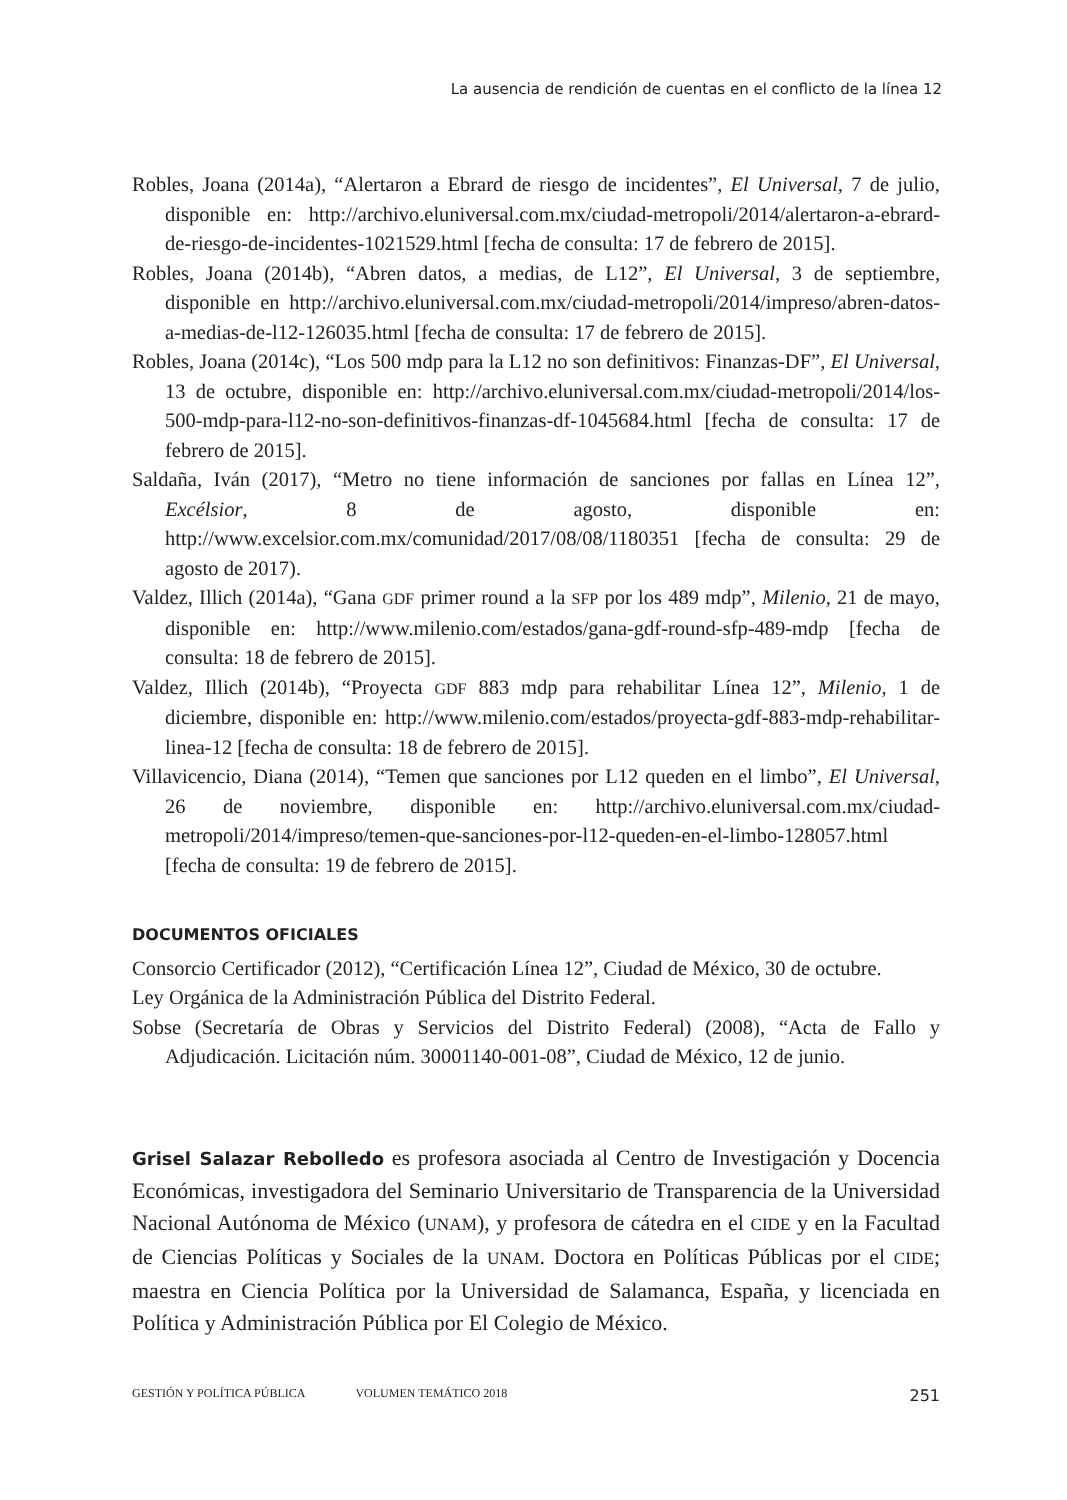La ausencia de rendición de cuentas en el conflicto de la línea 12
Robles, Joana (2014a), “Alertaron a Ebrard de riesgo de incidentes”, El Universal, 7 de julio, disponible en: http://archivo.eluniversal.com.mx/ciudad-metropoli/2014/alertaron-a-ebrard-de-riesgo-de-incidentes-1021529.html [fecha de consulta: 17 de febrero de 2015].
Robles, Joana (2014b), “Abren datos, a medias, de L12”, El Universal, 3 de septiembre, disponible en http://archivo.eluniversal.com.mx/ciudad-metropoli/2014/impreso/abren-datos-a-medias-de-l12-126035.html [fecha de consulta: 17 de febrero de 2015].
Robles, Joana (2014c), “Los 500 mdp para la L12 no son definitivos: Finanzas-DF”, El Universal, 13 de octubre, disponible en: http://archivo.eluniversal.com.mx/ciudad-metropoli/2014/los-500-mdp-para-l12-no-son-definitivos-finanzas-df-1045684.html [fecha de consulta: 17 de febrero de 2015].
Saldaña, Iván (2017), “Metro no tiene información de sanciones por fallas en Línea 12”, Excélsior, 8 de agosto, disponible en: http://www.excelsior.com.mx/comunidad/2017/08/08/1180351 [fecha de consulta: 29 de agosto de 2017).
Valdez, Illich (2014a), “Gana GDF primer round a la SFP por los 489 mdp”, Milenio, 21 de mayo, disponible en: http://www.milenio.com/estados/gana-gdf-round-sfp-489-mdp [fecha de consulta: 18 de febrero de 2015].
Valdez, Illich (2014b), “Proyecta GDF 883 mdp para rehabilitar Línea 12”, Milenio, 1 de diciembre, disponible en: http://www.milenio.com/estados/proyecta-gdf-883-mdp-rehabilitar-linea-12 [fecha de consulta: 18 de febrero de 2015].
Villavicencio, Diana (2014), “Temen que sanciones por L12 queden en el limbo”, El Universal, 26 de noviembre, disponible en: http://archivo.eluniversal.com.mx/ciudad-metropoli/2014/impreso/temen-que-sanciones-por-l12-queden-en-el-limbo-128057.html [fecha de consulta: 19 de febrero de 2015].
DOCUMENTOS OFICIALES
Consorcio Certificador (2012), “Certificación Línea 12”, Ciudad de México, 30 de octubre.
Ley Orgánica de la Administración Pública del Distrito Federal.
Sobse (Secretaría de Obras y Servicios del Distrito Federal) (2008), “Acta de Fallo y Adjudicación. Licitación núm. 30001140-001-08”, Ciudad de México, 12 de junio.
Grisel Salazar Rebolledo es profesora asociada al Centro de Investigación y Docencia Económicas, investigadora del Seminario Universitario de Transparencia de la Universidad Nacional Autónoma de México (UNAM), y profesora de cátedra en el CIDE y en la Facultad de Ciencias Políticas y Sociales de la UNAM. Doctora en Políticas Públicas por el CIDE; maestra en Ciencia Política por la Universidad de Salamanca, España, y licenciada en Política y Administración Pública por El Colegio de México.
GESTIÓN Y POLÍTICA PÚBLICA VOLUMEN TEMÁTICO 2018 251